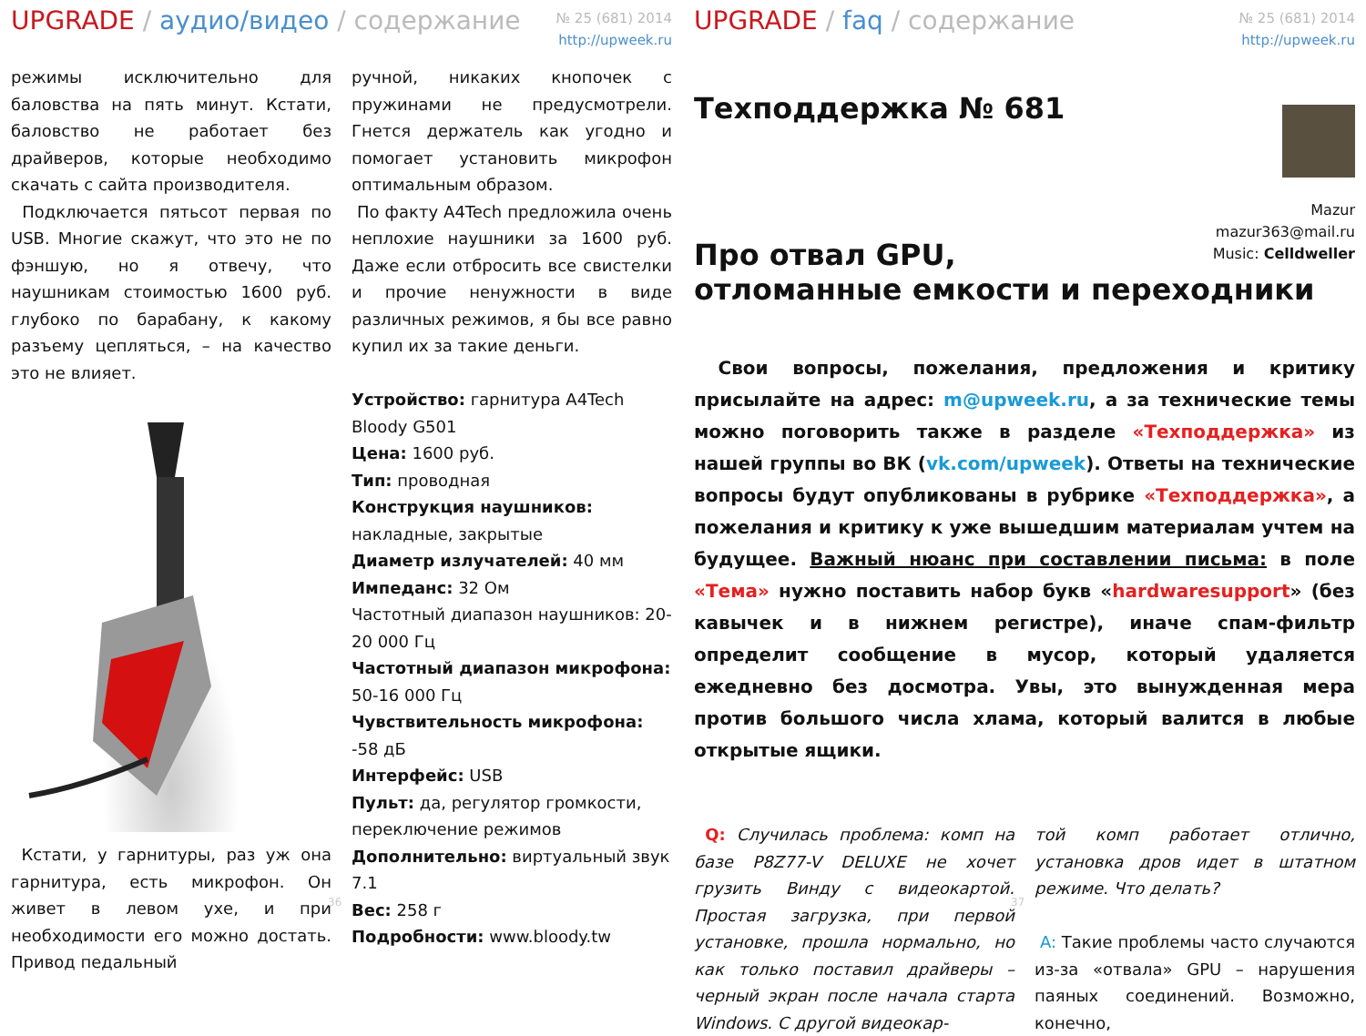UPGRADE / аудио/видео / содержание
№ 25 (681) 2014
http://upweek.ru
режимы исключительно для баловства на пять минут. Кстати, баловство не работает без драйверов, которые необходимо скачать с сайта производителя.
Подключается пятьсот первая по USB. Многие скажут, что это не по фэншую, но я отвечу, что наушникам стоимостью 1600 руб. глубоко по барабану, к какому разъему цепляться, – на качество это не влияет.
Кстати, у гарнитуры, раз уж она гарнитура, есть микрофон. Он живет в левом ухе, и при необходимости его можно достать. Привод педальный
ручной, никаких кнопочек с пружинами не предусмотрели. Гнется держатель как угодно и помогает установить микрофон оптимальным образом.
По факту A4Tech предложила очень неплохие наушники за 1600 руб. Даже если отбросить все свистелки и прочие ненужности в виде различных режимов, я бы все равно купил их за такие деньги.
Устройство: гарнитура A4Tech Bloody G501
Цена: 1600 руб.
Тип: проводная
Конструкция наушников: накладные, закрытые
Диаметр излучателей: 40 мм
Импеданс: 32 Ом
Частотный диапазон наушников: 20-20 000 Гц
Частотный диапазон микрофона: 50-16 000 Гц
Чувствительность микрофона: -58 дБ
Интерфейс: USB
Пульт: да, регулятор громкости, переключение режимов
Дополнительно: виртуальный звук 7.1
Вес: 258 г
Подробности: www.bloody.tw
36
UPGRADE / faq / содержание
№ 25 (681) 2014
http://upweek.ru
Техподдержка № 681
Mazur
mazur363@mail.ru
Music: Celldweller
Про отвал GPU,
отломанные емкости и переходники
Свои вопросы, пожелания, предложения и критику присылайте на адрес: m@upweek.ru, а за технические темы можно поговорить также в разделе «Техподдержка» из нашей группы во ВК (vk.com/upweek). Ответы на технические вопросы будут опубликованы в рубрике «Техподдержка», а пожелания и критику к уже вышедшим материалам учтем на будущее. Важный нюанс при составлении письма: в поле «Тема» нужно поставить набор букв «hardwaresupport» (без кавычек и в нижнем регистре), иначе спам-фильтр определит сообщение в мусор, который удаляется ежедневно без досмотра. Увы, это вынужденная мера против большого числа хлама, который валится в любые открытые ящики.
Q: Случилась проблема: комп на базе P8Z77-V DELUXE не хочет грузить Винду с видеокартой. Простая загрузка, при первой установке, прошла нормально, но как только поставил драйверы – черный экран после начала старта Windows. С другой видеокар-
той комп работает отлично, установка дров идет в штатном режиме. Что делать?
A: Такие проблемы часто случаются из-за «отвала» GPU – нарушения паяных соединений. Возможно, конечно,
37